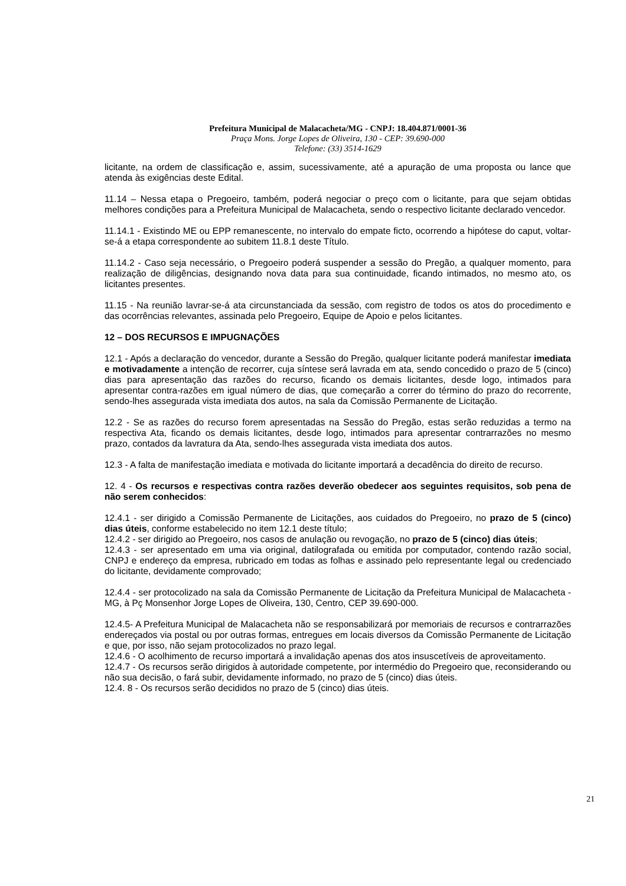Prefeitura Municipal de Malacacheta/MG - CNPJ: 18.404.871/0001-36
Praça Mons. Jorge Lopes de Oliveira, 130 - CEP: 39.690-000
Telefone: (33) 3514-1629
licitante, na ordem de classificação e, assim, sucessivamente, até a apuração de uma proposta ou lance que atenda às exigências deste Edital.
11.14 – Nessa etapa o Pregoeiro, também, poderá negociar o preço com o licitante, para que sejam obtidas melhores condições para a Prefeitura Municipal de Malacacheta, sendo o respectivo licitante declarado vencedor.
11.14.1 - Existindo ME ou EPP remanescente, no intervalo do empate ficto, ocorrendo a hipótese do caput, voltar-se-á a etapa correspondente ao subitem 11.8.1 deste Título.
11.14.2 - Caso seja necessário, o Pregoeiro poderá suspender a sessão do Pregão, a qualquer momento, para realização de diligências, designando nova data para sua continuidade, ficando intimados, no mesmo ato, os licitantes presentes.
11.15 - Na reunião lavrar-se-á ata circunstanciada da sessão, com registro de todos os atos do procedimento e das ocorrências relevantes, assinada pelo Pregoeiro, Equipe de Apoio e pelos licitantes.
12 – DOS RECURSOS E IMPUGNAÇÕES
12.1 - Após a declaração do vencedor, durante a Sessão do Pregão, qualquer licitante poderá manifestar imediata e motivadamente a intenção de recorrer, cuja síntese será lavrada em ata, sendo concedido o prazo de 5 (cinco) dias para apresentação das razões do recurso, ficando os demais licitantes, desde logo, intimados para apresentar contra-razões em igual número de dias, que começarão a correr do término do prazo do recorrente, sendo-lhes assegurada vista imediata dos autos, na sala da Comissão Permanente de Licitação.
12.2 - Se as razões do recurso forem apresentadas na Sessão do Pregão, estas serão reduzidas a termo na respectiva Ata, ficando os demais licitantes, desde logo, intimados para apresentar contrarrazões no mesmo prazo, contados da lavratura da Ata, sendo-lhes assegurada vista imediata dos autos.
12.3 - A falta de manifestação imediata e motivada do licitante importará a decadência do direito de recurso.
12. 4 - Os recursos e respectivas contra razões deverão obedecer aos seguintes requisitos, sob pena de não serem conhecidos:
12.4.1 - ser dirigido a Comissão Permanente de Licitações, aos cuidados do Pregoeiro, no prazo de 5 (cinco) dias úteis, conforme estabelecido no item 12.1 deste título;
12.4.2 - ser dirigido ao Pregoeiro, nos casos de anulação ou revogação, no prazo de 5 (cinco) dias úteis;
12.4.3 - ser apresentado em uma via original, datilografada ou emitida por computador, contendo razão social, CNPJ e endereço da empresa, rubricado em todas as folhas e assinado pelo representante legal ou credenciado do licitante, devidamente comprovado;
12.4.4 - ser protocolizado na sala da Comissão Permanente de Licitação da Prefeitura Municipal de Malacacheta - MG, à Pç Monsenhor Jorge Lopes de Oliveira, 130, Centro, CEP 39.690-000.
12.4.5- A Prefeitura Municipal de Malacacheta não se responsabilizará por memoriais de recursos e contrarrazões endereçados via postal ou por outras formas, entregues em locais diversos da Comissão Permanente de Licitação e que, por isso, não sejam protocolizados no prazo legal.
12.4.6 - O acolhimento de recurso importará a invalidação apenas dos atos insuscetíveis de aproveitamento.
12.4.7 - Os recursos serão dirigidos à autoridade competente, por intermédio do Pregoeiro que, reconsiderando ou não sua decisão, o fará subir, devidamente informado, no prazo de 5 (cinco) dias úteis.
12.4. 8 - Os recursos serão decididos no prazo de 5 (cinco) dias úteis.
21